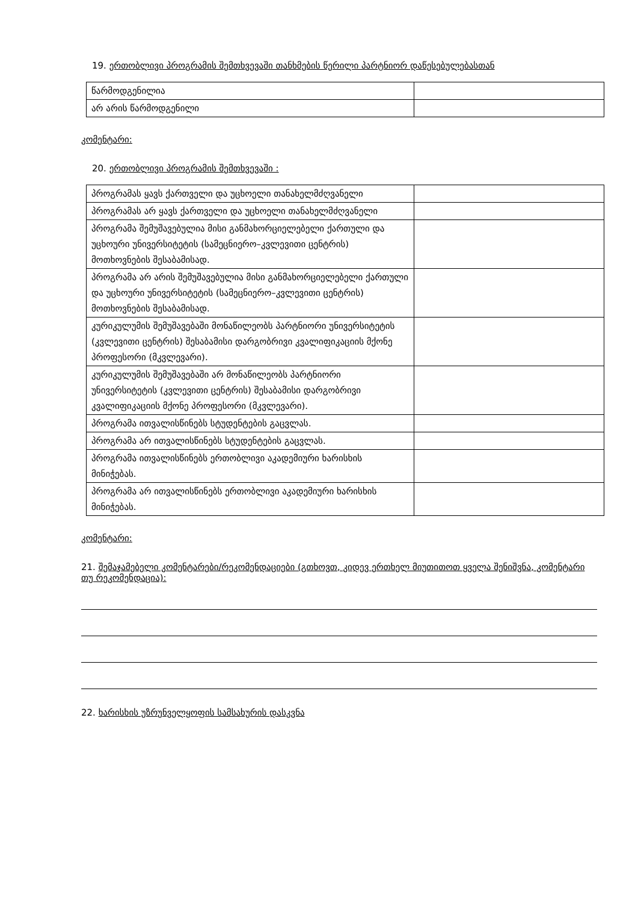19. ერთობლივი პროგრამის შემთხვევაში თანხმების წერილი პარტნიორ დაწესებულებასთან
| წარმოდგენილია | |
| არ არის წარმოდგენილი | |
კომენტარი:
20. ერთობლივი პროგრამის შემთხვევაში :
| პროგრამას ყავს ქართველი და უცხოელი თანახელმძღვანელი | |
| პროგრამას არ ყავს ქართველი და უცხოელი თანახელმძღვანელი | |
| პროგრამა შემუშავებულია მისი განმახორციელებელი ქართული და უცხოური უნივერსიტეტის (სამეცნიერო–კვლევითი ცენტრის) მოთხოვნების შესაბამისად. | |
| პროგრამა არ არის შემუშავებულია მისი განმახორციელებელი ქართული და უცხოური უნივერსიტეტის (სამეცნიერო–კვლევითი ცენტრის) მოთხოვნების შესაბამისად. | |
| კურიკულუმის შემუშავებაში მონაწილეობს პარტნიორი უნივერსიტეტის (კვლევითი ცენტრის) შესაბამისი დარგობრივი კვალიფიკაციის მქონე პროფესორი (მკვლევარი). | |
| კურიკულუმის შემუშავებაში არ მონაწილეობს პარტნიორი უნივერსიტეტის (კვლევითი ცენტრის) შესაბამისი დარგობრივი კვალიფიკაციის მქონე პროფესორი (მკვლევარი). | |
| პროგრამა ითვალისწინებს სტუდენტების გაცვლას. | |
| პროგრამა არ ითვალისწინებს სტუდენტების გაცვლას. | |
| პროგრამა ითვალისწინებს ერთობლივი აკადემიური ხარისხის მინიჭებას. | |
| პროგრამა არ ითვალისწინებს ერთობლივი აკადემიური ხარისხის მინიჭებას. | |
კომენტარი:
21. შემაჯამებელი კომენტარები/რეკომენდაციები (გთხოვთ, კიდევ ერთხელ მიუთითოთ ყველა შენიშვნა, კომენტარი თუ რეკომენდაცია):
22. ხარისხის უზრუნველყოფის სამსახურის დასკვნა